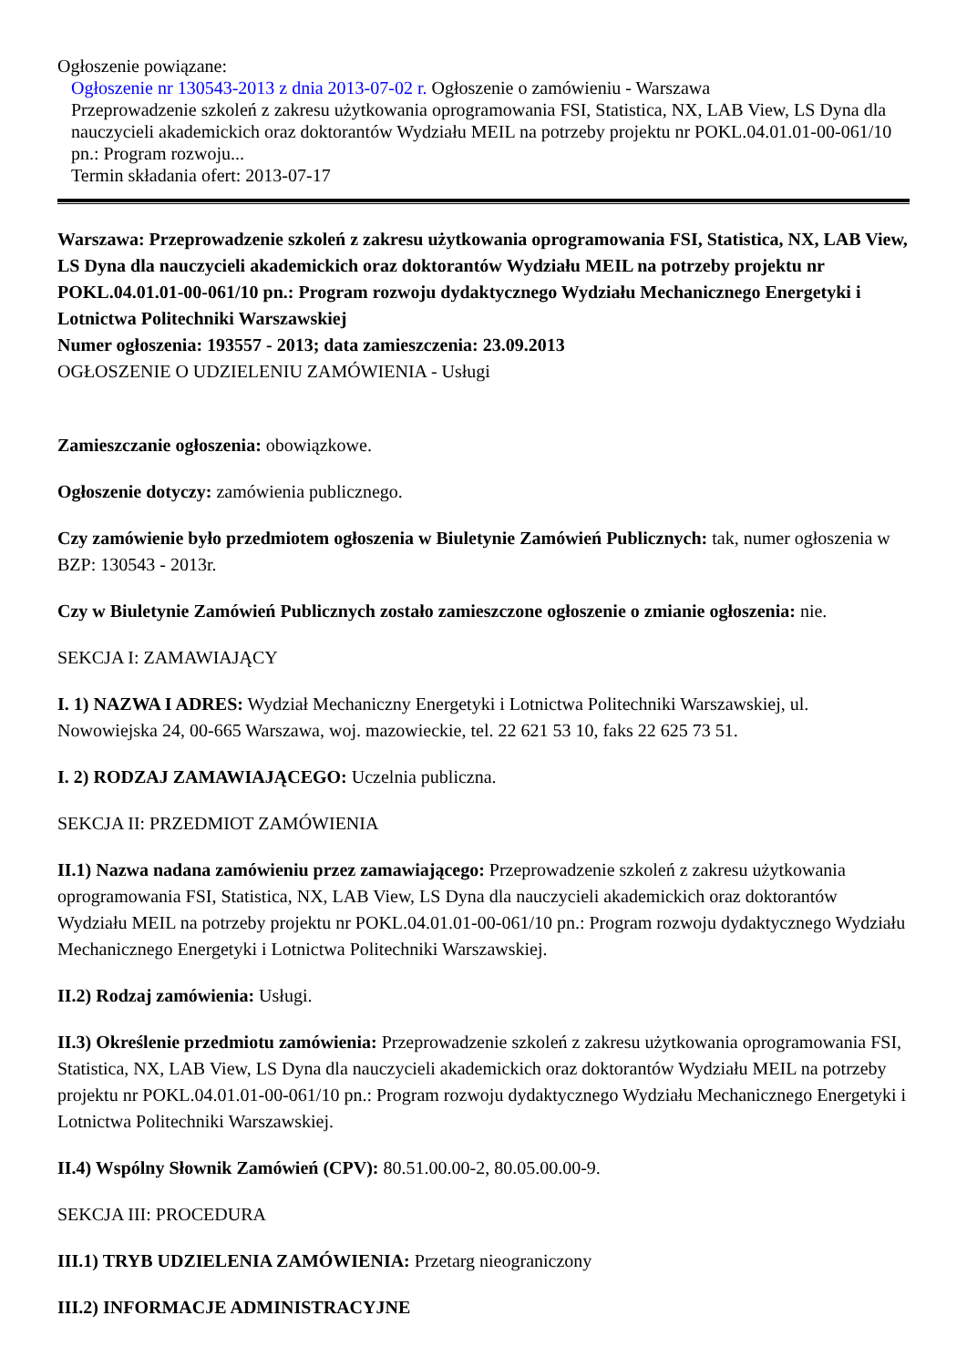Ogłoszenie powiązane:
Ogłoszenie nr 130543-2013 z dnia 2013-07-02 r. Ogłoszenie o zamówieniu - Warszawa
Przeprowadzenie szkoleń z zakresu użytkowania oprogramowania FSI, Statistica, NX, LAB View, LS Dyna dla nauczycieli akademickich oraz doktorantów Wydziału MEIL na potrzeby projektu nr POKL.04.01.01-00-061/10 pn.: Program rozwoju...
Termin składania ofert: 2013-07-17
Warszawa: Przeprowadzenie szkoleń z zakresu użytkowania oprogramowania FSI, Statistica, NX, LAB View, LS Dyna dla nauczycieli akademickich oraz doktorantów Wydziału MEIL na potrzeby projektu nr POKL.04.01.01-00-061/10 pn.: Program rozwoju dydaktycznego Wydziału Mechanicznego Energetyki i Lotnictwa Politechniki Warszawskiej
Numer ogłoszenia: 193557 - 2013; data zamieszczenia: 23.09.2013
OGŁOSZENIE O UDZIELENIU ZAMÓWIENIA - Usługi
Zamieszczanie ogłoszenia: obowiązkowe.
Ogłoszenie dotyczy: zamówienia publicznego.
Czy zamówienie było przedmiotem ogłoszenia w Biuletynie Zamówień Publicznych: tak, numer ogłoszenia w BZP: 130543 - 2013r.
Czy w Biuletynie Zamówień Publicznych zostało zamieszczone ogłoszenie o zmianie ogłoszenia: nie.
SEKCJA I: ZAMAWIAJĄCY
I. 1) NAZWA I ADRES: Wydział Mechaniczny Energetyki i Lotnictwa Politechniki Warszawskiej, ul. Nowowiejska 24, 00-665 Warszawa, woj. mazowieckie, tel. 22 621 53 10, faks 22 625 73 51.
I. 2) RODZAJ ZAMAWIAJĄCEGO: Uczelnia publiczna.
SEKCJA II: PRZEDMIOT ZAMÓWIENIA
II.1) Nazwa nadana zamówieniu przez zamawiającego: Przeprowadzenie szkoleń z zakresu użytkowania oprogramowania FSI, Statistica, NX, LAB View, LS Dyna dla nauczycieli akademickich oraz doktorantów Wydziału MEIL na potrzeby projektu nr POKL.04.01.01-00-061/10 pn.: Program rozwoju dydaktycznego Wydziału Mechanicznego Energetyki i Lotnictwa Politechniki Warszawskiej.
II.2) Rodzaj zamówienia: Usługi.
II.3) Określenie przedmiotu zamówienia: Przeprowadzenie szkoleń z zakresu użytkowania oprogramowania FSI, Statistica, NX, LAB View, LS Dyna dla nauczycieli akademickich oraz doktorantów Wydziału MEIL na potrzeby projektu nr POKL.04.01.01-00-061/10 pn.: Program rozwoju dydaktycznego Wydziału Mechanicznego Energetyki i Lotnictwa Politechniki Warszawskiej.
II.4) Wspólny Słownik Zamówień (CPV): 80.51.00.00-2, 80.05.00.00-9.
SEKCJA III: PROCEDURA
III.1) TRYB UDZIELENIA ZAMÓWIENIA: Przetarg nieograniczony
III.2) INFORMACJE ADMINISTRACYJNE